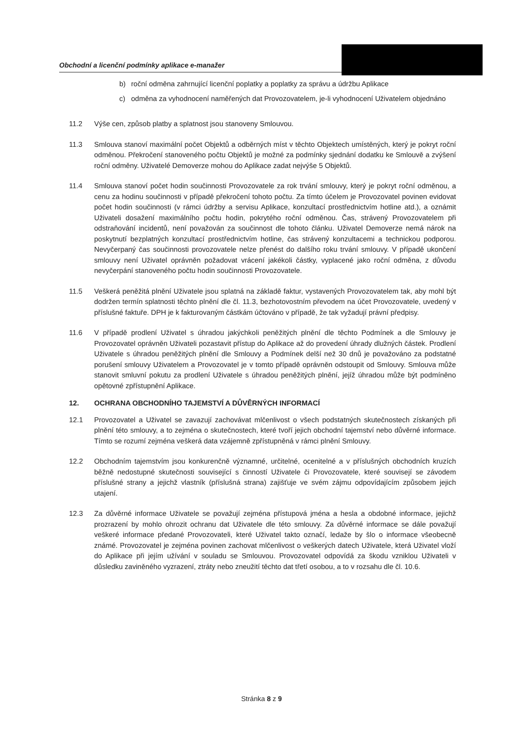Obchodní a licenční podmínky aplikace e-manažer
b) roční odměna zahrnující licenční poplatky a poplatky za správu a údržbu Aplikace
c) odměna za vyhodnocení naměřených dat Provozovatelem, je-li vyhodnocení Uživatelem objednáno
11.2 Výše cen, způsob platby a splatnost jsou stanoveny Smlouvou.
11.3 Smlouva stanoví maximální počet Objektů a odběrných míst v těchto Objektech umístěných, který je pokryt roční odměnou. Překročení stanoveného počtu Objektů je možné za podmínky sjednání dodatku ke Smlouvě a zvýšení roční odměny. Uživatelé Demoverze mohou do Aplikace zadat nejvýše 5 Objektů.
11.4 Smlouva stanoví počet hodin součinnosti Provozovatele za rok trvání smlouvy, který je pokryt roční odměnou, a cenu za hodinu součinnosti v případě překročení tohoto počtu. Za tímto účelem je Provozovatel povinen evidovat počet hodin součinnosti (v rámci údržby a servisu Aplikace, konzultací prostřednictvím hotline atd.), a oznámit Uživateli dosažení maximálního počtu hodin, pokrytého roční odměnou. Čas, strávený Provozovatelem při odstraňování incidentů, není považován za součinnost dle tohoto článku. Uživatel Demoverze nemá nárok na poskytnutí bezplatných konzultací prostřednictvím hotline, čas strávený konzultacemi a technickou podporou. Nevyčerpaný čas součinnosti provozovatele nelze přenést do dalšího roku trvání smlouvy. V případě ukončení smlouvy není Uživatel oprávněn požadovat vrácení jakékoli částky, vyplacené jako roční odměna, z důvodu nevyčerpání stanoveného počtu hodin součinnosti Provozovatele.
11.5 Veškerá peněžitá plnění Uživatele jsou splatná na základě faktur, vystavených Provozovatelem tak, aby mohl být dodržen termín splatnosti těchto plnění dle čl. 11.3, bezhotovostním převodem na účet Provozovatele, uvedený v příslušné faktuře. DPH je k fakturovaným částkám účtováno v případě, že tak vyžadují právní předpisy.
11.6 V případě prodlení Uživatel s úhradou jakýchkoli peněžitých plnění dle těchto Podmínek a dle Smlouvy je Provozovatel oprávněn Uživateli pozastavit přístup do Aplikace až do provedení úhrady dlužných částek. Prodlení Uživatele s úhradou peněžitých plnění dle Smlouvy a Podmínek delší než 30 dnů je považováno za podstatné porušení smlouvy Uživatelem a Provozovatel je v tomto případě oprávněn odstoupit od Smlouvy. Smlouva může stanovit smluvní pokutu za prodlení Uživatele s úhradou peněžitých plnění, jejíž úhradou může být podmíněno opětovné zpřístupnění Aplikace.
12. OCHRANA OBCHODNÍHO TAJEMSTVÍ A DŮVĚRNÝCH INFORMACÍ
12.1 Provozovatel a Uživatel se zavazují zachovávat mlčenlivost o všech podstatných skutečnostech získaných při plnění této smlouvy, a to zejména o skutečnostech, které tvoří jejich obchodní tajemství nebo důvěrné informace. Tímto se rozumí zejména veškerá data vzájemně zpřístupněná v rámci plnění Smlouvy.
12.2 Obchodním tajemstvím jsou konkurenčně významné, určitelné, ocenitelné a v příslušných obchodních kruzích běžně nedostupné skutečnosti související s činností Uživatele či Provozovatele, které souvisejí se závodem příslušné strany a jejichž vlastník (příslušná strana) zajišťuje ve svém zájmu odpovídajícím způsobem jejich utajení.
12.3 Za důvěrné informace Uživatele se považují zejména přístupová jména a hesla a obdobné informace, jejichž prozrazení by mohlo ohrozit ochranu dat Uživatele dle této smlouvy. Za důvěrné informace se dále považují veškeré informace předané Provozovateli, které Uživatel takto označí, ledaže by šlo o informace všeobecně známé. Provozovatel je zejména povinen zachovat mlčenlivost o veškerých datech Uživatele, která Uživatel vloží do Aplikace při jejím užívání v souladu se Smlouvou. Provozovatel odpovídá za škodu vzniklou Uživateli v důsledku zaviněného vyzrazení, ztráty nebo zneužití těchto dat třetí osobou, a to v rozsahu dle čl. 10.6.
Stránka 8 z 9